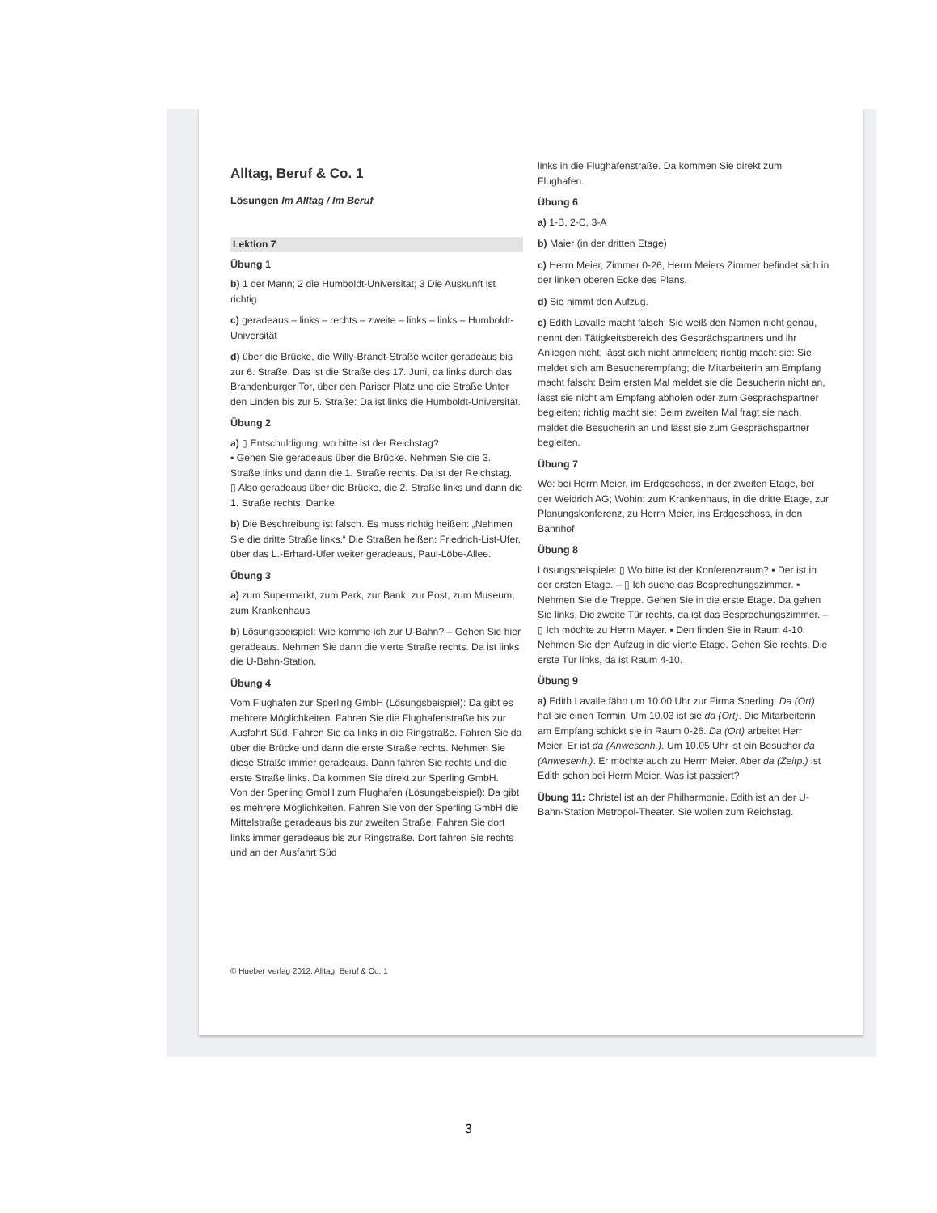Alltag, Beruf & Co. 1
Lösungen Im Alltag / Im Beruf
Lektion 7
Übung 1
b) 1 der Mann; 2 die Humboldt-Universität; 3 Die Auskunft ist richtig.
c) geradeaus – links – rechts – zweite – links – links – Humboldt-Universität
d) über die Brücke, die Willy-Brandt-Straße weiter geradeaus bis zur 6. Straße. Das ist die Straße des 17. Juni, da links durch das Brandenburger Tor, über den Pariser Platz und die Straße Unter den Linden bis zur 5. Straße: Da ist links die Humboldt-Universität.
Übung 2
a) ▯ Entschuldigung, wo bitte ist der Reichstag?
▪ Gehen Sie geradeaus über die Brücke. Nehmen Sie die 3. Straße links und dann die 1. Straße rechts. Da ist der Reichstag.
▯ Also geradeaus über die Brücke, die 2. Straße links und dann die 1. Straße rechts. Danke.
b) Die Beschreibung ist falsch. Es muss richtig heißen: „Nehmen Sie die dritte Straße links.“ Die Straßen heißen: Friedrich-List-Ufer, über das L.-Erhard-Ufer weiter geradeaus, Paul-Löbe-Allee.
Übung 3
a) zum Supermarkt, zum Park, zur Bank, zur Post, zum Museum, zum Krankenhaus
b) Lösungsbeispiel: Wie komme ich zur U-Bahn? – Gehen Sie hier geradeaus. Nehmen Sie dann die vierte Straße rechts. Da ist links die U-Bahn-Station.
Übung 4
Vom Flughafen zur Sperling GmbH (Lösungsbeispiel): Da gibt es mehrere Möglichkeiten. Fahren Sie die Flughafenstraße bis zur Ausfahrt Süd. Fahren Sie da links in die Ringstraße. Fahren Sie da über die Brücke und dann die erste Straße rechts. Nehmen Sie diese Straße immer geradeaus. Dann fahren Sie rechts und die erste Straße links. Da kommen Sie direkt zur Sperling GmbH.
Von der Sperling GmbH zum Flughafen (Lösungsbeispiel): Da gibt es mehrere Möglichkeiten. Fahren Sie von der Sperling GmbH die Mittelstraße geradeaus bis zur zweiten Straße. Fahren Sie dort links immer geradeaus bis zur Ringstraße. Dort fahren Sie rechts und an der Ausfahrt Süd
links in die Flughafenstraße. Da kommen Sie direkt zum Flughafen.
Übung 6
a) 1-B, 2-C, 3-A
b) Maier (in der dritten Etage)
c) Herrn Meier, Zimmer 0-26, Herrn Meiers Zimmer befindet sich in der linken oberen Ecke des Plans.
d) Sie nimmt den Aufzug.
e) Edith Lavalle macht falsch: Sie weiß den Namen nicht genau, nennt den Tätigkeitsbereich des Gesprächspartners und ihr Anliegen nicht, lässt sich nicht anmelden; richtig macht sie: Sie meldet sich am Besucherempfang; die Mitarbeiterin am Empfang macht falsch: Beim ersten Mal meldet sie die Besucherin nicht an, lässt sie nicht am Empfang abholen oder zum Gesprächspartner begleiten; richtig macht sie: Beim zweiten Mal fragt sie nach, meldet die Besucherin an und lässt sie zum Gesprächspartner begleiten.
Übung 7
Wo: bei Herrn Meier, im Erdgeschoss, in der zweiten Etage, bei der Weidrich AG; Wohin: zum Krankenhaus, in die dritte Etage, zur Planungskonferenz, zu Herrn Meier, ins Erdgeschoss, in den Bahnhof
Übung 8
Lösungsbeispiele: ▯ Wo bitte ist der Konferenzraum? ▪ Der ist in der ersten Etage. – ▯ Ich suche das Besprechungszimmer. ▪ Nehmen Sie die Treppe. Gehen Sie in die erste Etage. Da gehen Sie links. Die zweite Tür rechts, da ist das Besprechungszimmer. – ▯ Ich möchte zu Herrn Mayer. ▪ Den finden Sie in Raum 4-10. Nehmen Sie den Aufzug in die vierte Etage. Gehen Sie rechts. Die erste Tür links, da ist Raum 4-10.
Übung 9
a) Edith Lavalle fährt um 10.00 Uhr zur Firma Sperling. Da (Ort) hat sie einen Termin. Um 10.03 ist sie da (Ort). Die Mitarbeiterin am Empfang schickt sie in Raum 0-26. Da (Ort) arbeitet Herr Meier. Er ist da (Anwesenh.). Um 10.05 Uhr ist ein Besucher da (Anwesenh.). Er möchte auch zu Herrn Meier. Aber da (Zeitp.) ist Edith schon bei Herrn Meier. Was ist passiert?
Übung 11: Christel ist an der Philharmonie. Edith ist an der U-Bahn-Station Metropol-Theater. Sie wollen zum Reichstag.
© Hueber Verlag 2012, Alltag, Beruf & Co. 1
3